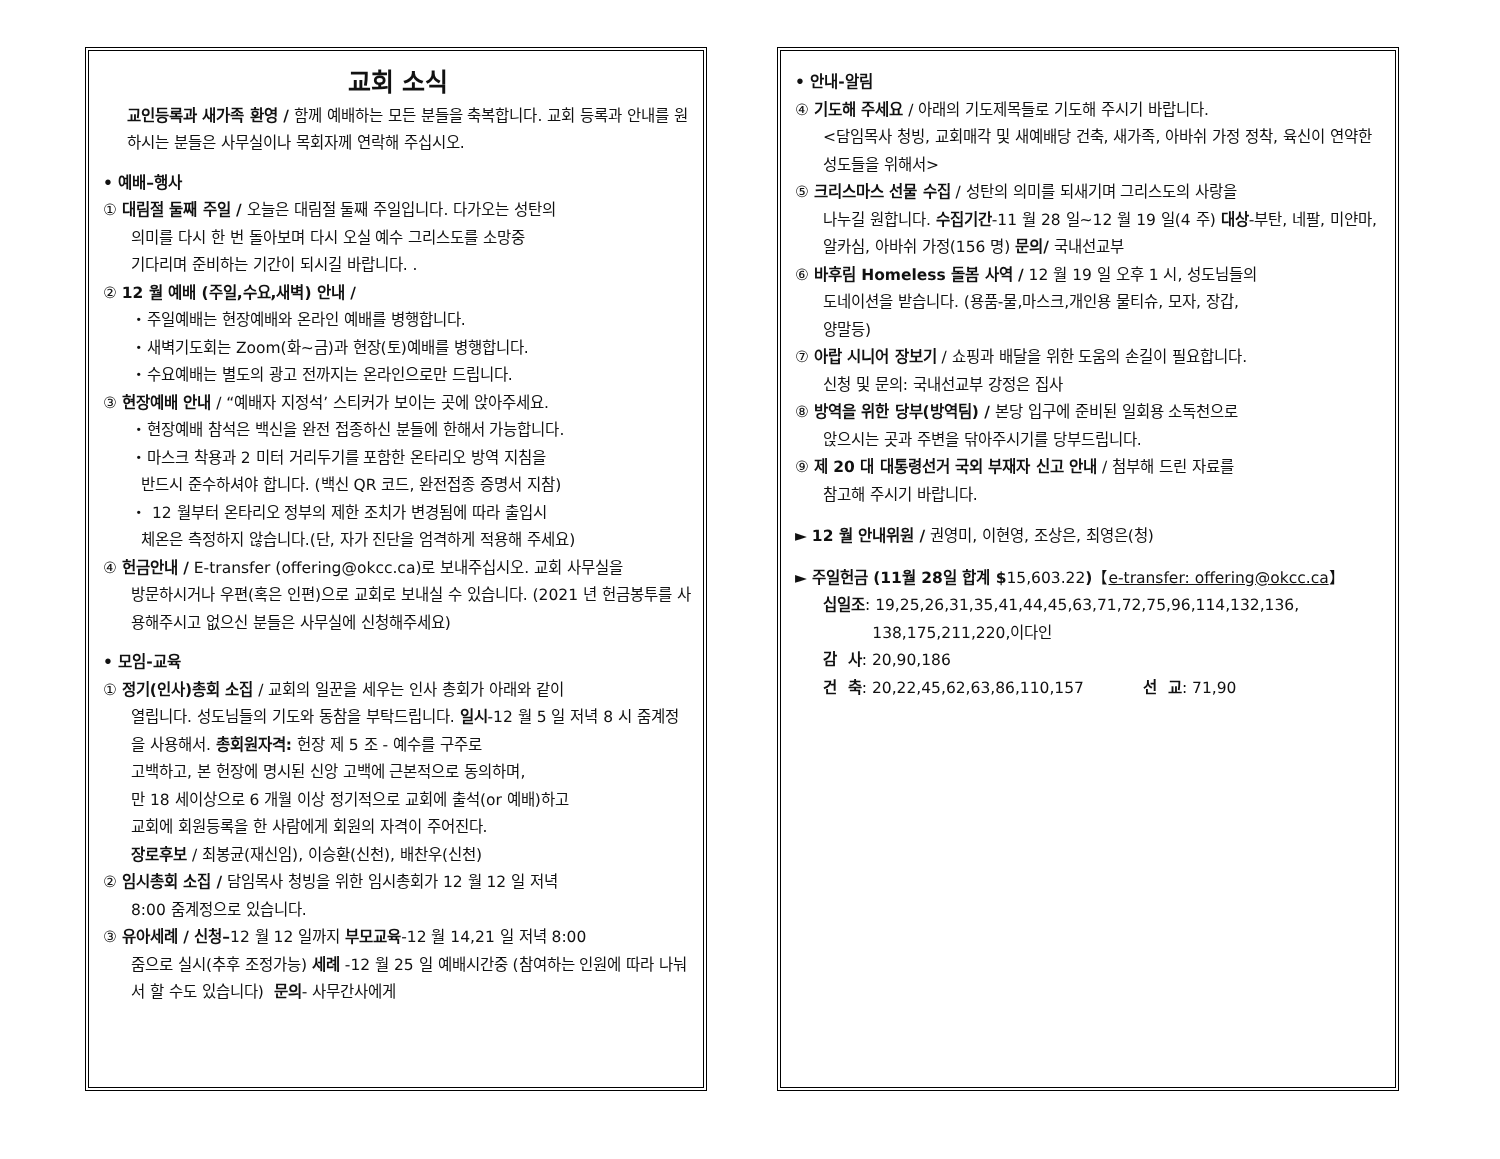교회 소식
교인등록과 새가족 환영 / 함께 예배하는 모든 분들을 축복합니다. 교회 등록과 안내를 원하시는 분들은 사무실이나 목회자께 연락해 주십시오.
• 예배–행사
① 대림절 둘째 주일 / 오늘은 대림절 둘째 주일입니다. 다가오는 성탄의
의미를 다시 한 번 돌아보며 다시 오실 예수 그리스도를 소망중
기다리며 준비하는 기간이 되시길 바랍니다. .
② 12 월 예배 (주일,수요,새벽) 안내 /
・주일예배는 현장예배와 온라인 예배를 병행합니다.
・새벽기도회는 Zoom(화~금)과 현장(토)예배를 병행합니다.
・수요예배는 별도의 광고 전까지는 온라인으로만 드립니다.
③ 현장예배 안내 / “예배자 지정석’ 스티커가 보이는 곳에 앉아주세요.
・현장예배 참석은 백신을 완전 접종하신 분들에 한해서 가능합니다.
・마스크 착용과 2 미터 거리두기를 포함한 온타리오 방역 지침을
반드시 준수하셔야 합니다. (백신 QR 코드, 완전접종 증명서 지참)
・ 12 월부터 온타리오 정부의 제한 조치가 변경됨에 따라 출입시
체온은 측정하지 않습니다.(단, 자가 진단을 엄격하게 적용해 주세요)
④ 헌금안내 / E-transfer (offering@okcc.ca)로 보내주십시오. 교회 사무실을
방문하시거나 우편(혹은 인편)으로 교회로 보내실 수 있습니다. (2021 년 헌금봉투를 사용해주시고 없으신 분들은 사무실에 신청해주세요)
• 모임-교육
① 정기(인사)총회 소집 / 교회의 일꾼을 세우는 인사 총회가 아래와 같이
열립니다. 성도님들의 기도와 동참을 부탁드립니다. 일시-12 월 5 일 저녁 8 시 줌계정을 사용해서. 총회원자격: 헌장 제 5 조 - 예수를 구주로
고백하고, 본 헌장에 명시된 신앙 고백에 근본적으로 동의하며,
만 18 세이상으로 6 개월 이상 정기적으로 교회에 출석(or 예배)하고
교회에 회원등록을 한 사람에게 회원의 자격이 주어진다.
장로후보 / 최봉균(재신임), 이승환(신천), 배찬우(신천)
② 임시총회 소집 / 담임목사 청빙을 위한 임시총회가 12 월 12 일 저녁
8:00 줌계정으로 있습니다.
③ 유아세례 / 신청–12 월 12 일까지 부모교육-12 월 14,21 일 저녁 8:00
줌으로 실시(추후 조정가능) 세례 -12 월 25 일 예배시간중 (참여하는 인원에 따라 나눠서 할 수도 있습니다) 문의- 사무간사에게
• 안내-알림
④ 기도해 주세요 / 아래의 기도제목들로 기도해 주시기 바랍니다.
<담임목사 청빙, 교회매각 및 새예배당 건축, 새가족, 아바쉬 가정 정착, 육신이 연약한 성도들을 위해서>
⑤ 크리스마스 선물 수집 / 성탄의 의미를 되새기며 그리스도의 사랑을
나누길 원합니다. 수집기간-11 월 28 일~12 월 19 일(4 주) 대상-부탄, 네팔, 미얀마, 알카심, 아바쉬 가정(156 명) 문의/ 국내선교부
⑥ 바후림 Homeless 돌봄 사역 / 12 월 19 일 오후 1 시, 성도님들의
도네이션을 받습니다. (용품-물,마스크,개인용 물티슈, 모자, 장갑,
양말등)
⑦ 아랍 시니어 장보기 / 쇼핑과 배달을 위한 도움의 손길이 필요합니다.
신청 및 문의: 국내선교부 강정은 집사
⑧ 방역을 위한 당부(방역팀) / 본당 입구에 준비된 일회용 소독천으로
앉으시는 곳과 주변을 닦아주시기를 당부드립니다.
⑨ 제 20 대 대통령선거 국외 부재자 신고 안내 / 첨부해 드린 자료를
참고해 주시기 바랍니다.
► 12 월 안내위원 / 권영미, 이현영, 조상은, 최영은(청)
► 주일헌금 (11월 28일 합계 $15,603.22)【e-transfer: offering@okcc.ca】
십일조: 19,25,26,31,35,41,44,45,63,71,72,75,96,114,132,136,
138,175,211,220,이다인
감 사: 20,90,186
건 축: 20,22,45,62,63,86,110,157 선 교: 71,90